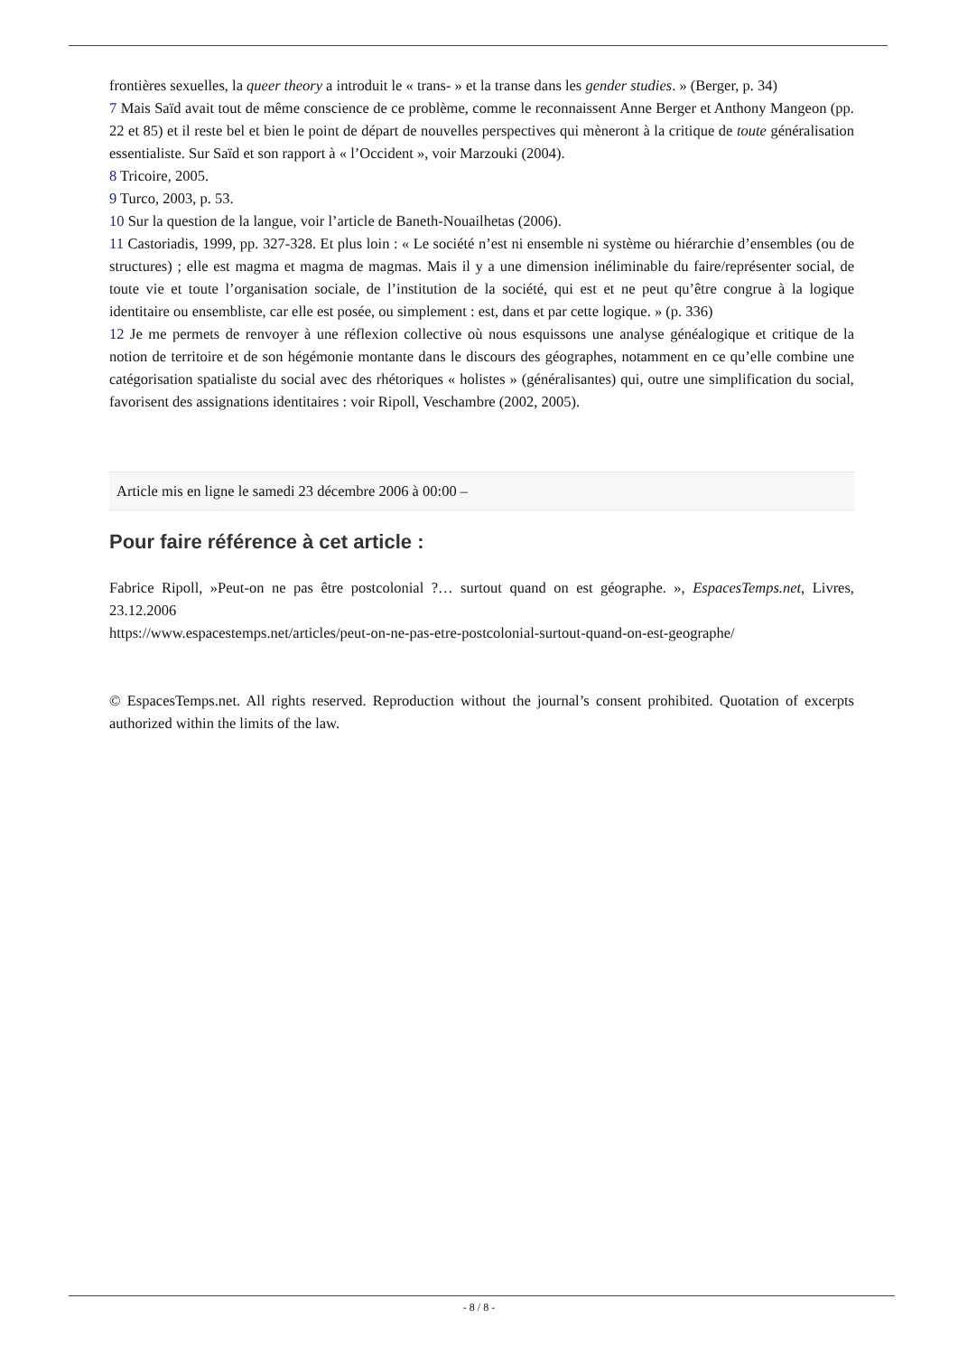frontières sexuelles, la queer theory a introduit le « trans- » et la transe dans les gender studies. » (Berger, p. 34)
7 Mais Saïd avait tout de même conscience de ce problème, comme le reconnaissent Anne Berger et Anthony Mangeon (pp. 22 et 85) et il reste bel et bien le point de départ de nouvelles perspectives qui mèneront à la critique de toute généralisation essentialiste. Sur Saïd et son rapport à « l’Occident », voir Marzouki (2004).
8 Tricoire, 2005.
9 Turco, 2003, p. 53.
10 Sur la question de la langue, voir l’article de Baneth-Nouailhetas (2006).
11 Castoriadis, 1999, pp. 327-328. Et plus loin : « Le société n’est ni ensemble ni système ou hiérarchie d’ensembles (ou de structures) ; elle est magma et magma de magmas. Mais il y a une dimension inéliminable du faire/représenter social, de toute vie et toute l’organisation sociale, de l’institution de la société, qui est et ne peut qu’être congrue à la logique identitaire ou ensembliste, car elle est posée, ou simplement : est, dans et par cette logique. » (p. 336)
12 Je me permets de renvoyer à une réflexion collective où nous esquissons une analyse généalogique et critique de la notion de territoire et de son hégémonie montante dans le discours des géographes, notamment en ce qu’elle combine une catégorisation spatialiste du social avec des rhétoriques « holistes » (généralisantes) qui, outre une simplification du social, favorisent des assignations identitaires : voir Ripoll, Veschambre (2002, 2005).
Article mis en ligne le samedi 23 décembre 2006 à 00:00 –
Pour faire référence à cet article :
Fabrice Ripoll, »Peut-on ne pas être postcolonial ?… surtout quand on est géographe. », EspacesTemps.net, Livres, 23.12.2006
https://www.espacestemps.net/articles/peut-on-ne-pas-etre-postcolonial-surtout-quand-on-est-geographe/
© EspacesTemps.net. All rights reserved. Reproduction without the journal’s consent prohibited. Quotation of excerpts authorized within the limits of the law.
- 8 / 8 -